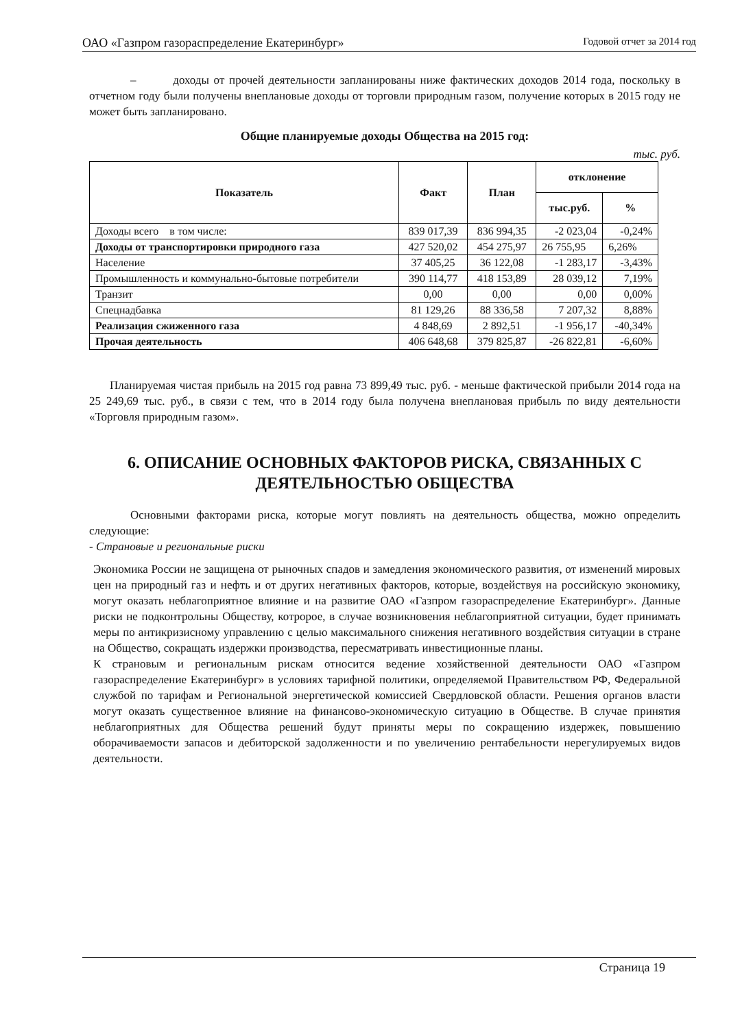ОАО «Газпром газораспределение Екатеринбург» Годовой отчет за 2014 год
– доходы от прочей деятельности запланированы ниже фактических доходов 2014 года, поскольку в отчетном году были получены внеплановые доходы от торговли природным газом, получение которых в 2015 году не может быть запланировано.
Общие планируемые доходы Общества на 2015 год:
тыс. руб.
| Показатель | Факт | План | отклонение | |
| --- | --- | --- | --- | --- |
| | | | тыс.руб. | % |
| Доходы всего в том числе: | 839 017,39 | 836 994,35 | -2 023,04 | -0,24% |
| Доходы от транспортировки природного газа | 427 520,02 | 454 275,97 | 26 755,95 | 6,26% |
| Население | 37 405,25 | 36 122,08 | -1 283,17 | -3,43% |
| Промышленность и коммунально-бытовые потребители | 390 114,77 | 418 153,89 | 28 039,12 | 7,19% |
| Транзит | 0,00 | 0,00 | 0,00 | 0,00% |
| Спецнадбавка | 81 129,26 | 88 336,58 | 7 207,32 | 8,88% |
| Реализация сжиженного газа | 4 848,69 | 2 892,51 | -1 956,17 | -40,34% |
| Прочая деятельность | 406 648,68 | 379 825,87 | -26 822,81 | -6,60% |
Планируемая чистая прибыль на 2015 год равна 73 899,49 тыс. руб. - меньше фактической прибыли 2014 года на 25 249,69 тыс. руб., в связи с тем, что в 2014 году была получена внеплановая прибыль по виду деятельности «Торговля природным газом».
6. ОПИСАНИЕ ОСНОВНЫХ ФАКТОРОВ РИСКА, СВЯЗАННЫХ С ДЕЯТЕЛЬНОСТЬЮ ОБЩЕСТВА
Основными факторами риска, которые могут повлиять на деятельность общества, можно определить следующие:
- Страновые и региональные риски
Экономика России не защищена от рыночных спадов и замедления экономического развития, от изменений мировых цен на природный газ и нефть и от других негативных факторов, которые, воздействуя на российскую экономику, могут оказать неблагоприятное влияние и на развитие ОАО «Газпром газораспределение Екатеринбург». Данные риски не подконтрольны Обществу, котророе, в случае возникновения неблагоприятной ситуации, будет принимать меры по антикризисному управлению с целью максимального снижения негативного воздействия ситуации в стране на Общество, сокращать издержки производства, пересматривать инвестиционные планы.
К страновым и региональным рискам относится ведение хозяйственной деятельности ОАО «Газпром газораспределение Екатеринбург» в условиях тарифной политики, определяемой Правительством РФ, Федеральной службой по тарифам и Региональной энергетической комиссией Свердловской области. Решения органов власти могут оказать существенное влияние на финансово-экономическую ситуацию в Обществе. В случае принятия неблагоприятных для Общества решений будут приняты меры по сокращению издержек, повышению оборачиваемости запасов и дебиторской задолженности и по увеличению рентабельности нерегулируемых видов деятельности.
Страница 19